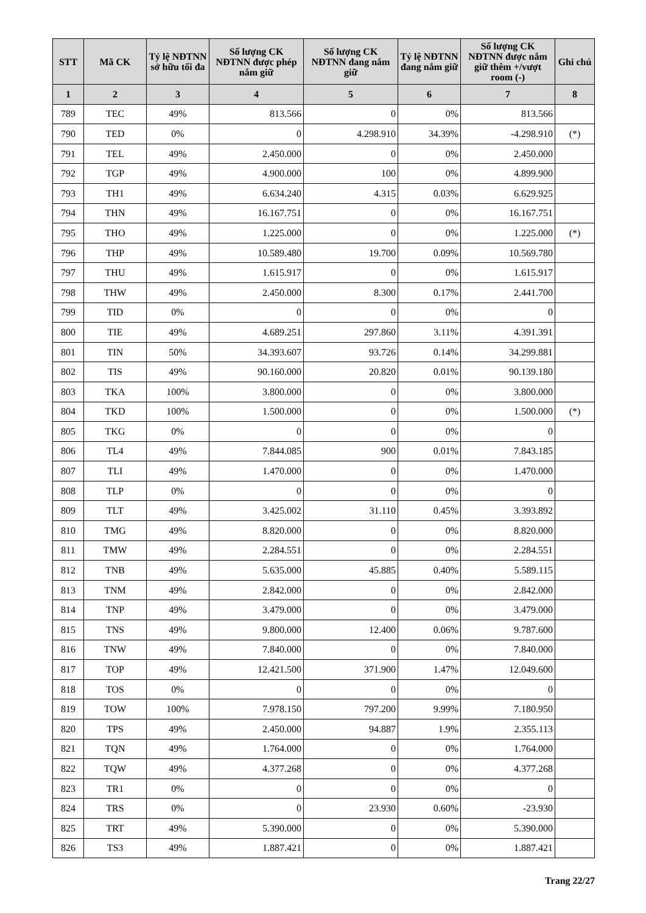| STT | Mã CK | Tỷ lệ NĐTNN sở hữu tối đa | Số lượng CK NĐTNN được phép nắm giữ | Số lượng CK NĐTNN đang nắm giữ | Tỷ lệ NĐTNN đang nắm giữ | Số lượng CK NĐTNN được nắm giữ thêm +/vượt room (-) | Ghi chú |
| --- | --- | --- | --- | --- | --- | --- | --- |
| 1 | 2 | 3 | 4 | 5 | 6 | 7 | 8 |
| 789 | TEC | 49% | 813.566 | 0 | 0% | 813.566 | |
| 790 | TED | 0% | 0 | 4.298.910 | 34.39% | -4.298.910 | (*) |
| 791 | TEL | 49% | 2.450.000 | 0 | 0% | 2.450.000 | |
| 792 | TGP | 49% | 4.900.000 | 100 | 0% | 4.899.900 | |
| 793 | TH1 | 49% | 6.634.240 | 4.315 | 0.03% | 6.629.925 | |
| 794 | THN | 49% | 16.167.751 | 0 | 0% | 16.167.751 | |
| 795 | THO | 49% | 1.225.000 | 0 | 0% | 1.225.000 | (*) |
| 796 | THP | 49% | 10.589.480 | 19.700 | 0.09% | 10.569.780 | |
| 797 | THU | 49% | 1.615.917 | 0 | 0% | 1.615.917 | |
| 798 | THW | 49% | 2.450.000 | 8.300 | 0.17% | 2.441.700 | |
| 799 | TID | 0% | 0 | 0 | 0% | 0 | |
| 800 | TIE | 49% | 4.689.251 | 297.860 | 3.11% | 4.391.391 | |
| 801 | TIN | 50% | 34.393.607 | 93.726 | 0.14% | 34.299.881 | |
| 802 | TIS | 49% | 90.160.000 | 20.820 | 0.01% | 90.139.180 | |
| 803 | TKA | 100% | 3.800.000 | 0 | 0% | 3.800.000 | |
| 804 | TKD | 100% | 1.500.000 | 0 | 0% | 1.500.000 | (*) |
| 805 | TKG | 0% | 0 | 0 | 0% | 0 | |
| 806 | TL4 | 49% | 7.844.085 | 900 | 0.01% | 7.843.185 | |
| 807 | TLI | 49% | 1.470.000 | 0 | 0% | 1.470.000 | |
| 808 | TLP | 0% | 0 | 0 | 0% | 0 | |
| 809 | TLT | 49% | 3.425.002 | 31.110 | 0.45% | 3.393.892 | |
| 810 | TMG | 49% | 8.820.000 | 0 | 0% | 8.820.000 | |
| 811 | TMW | 49% | 2.284.551 | 0 | 0% | 2.284.551 | |
| 812 | TNB | 49% | 5.635.000 | 45.885 | 0.40% | 5.589.115 | |
| 813 | TNM | 49% | 2.842.000 | 0 | 0% | 2.842.000 | |
| 814 | TNP | 49% | 3.479.000 | 0 | 0% | 3.479.000 | |
| 815 | TNS | 49% | 9.800.000 | 12.400 | 0.06% | 9.787.600 | |
| 816 | TNW | 49% | 7.840.000 | 0 | 0% | 7.840.000 | |
| 817 | TOP | 49% | 12.421.500 | 371.900 | 1.47% | 12.049.600 | |
| 818 | TOS | 0% | 0 | 0 | 0% | 0 | |
| 819 | TOW | 100% | 7.978.150 | 797.200 | 9.99% | 7.180.950 | |
| 820 | TPS | 49% | 2.450.000 | 94.887 | 1.9% | 2.355.113 | |
| 821 | TQN | 49% | 1.764.000 | 0 | 0% | 1.764.000 | |
| 822 | TQW | 49% | 4.377.268 | 0 | 0% | 4.377.268 | |
| 823 | TR1 | 0% | 0 | 0 | 0% | 0 | |
| 824 | TRS | 0% | 0 | 23.930 | 0.60% | -23.930 | |
| 825 | TRT | 49% | 5.390.000 | 0 | 0% | 5.390.000 | |
| 826 | TS3 | 49% | 1.887.421 | 0 | 0% | 1.887.421 | |
Trang 22/27